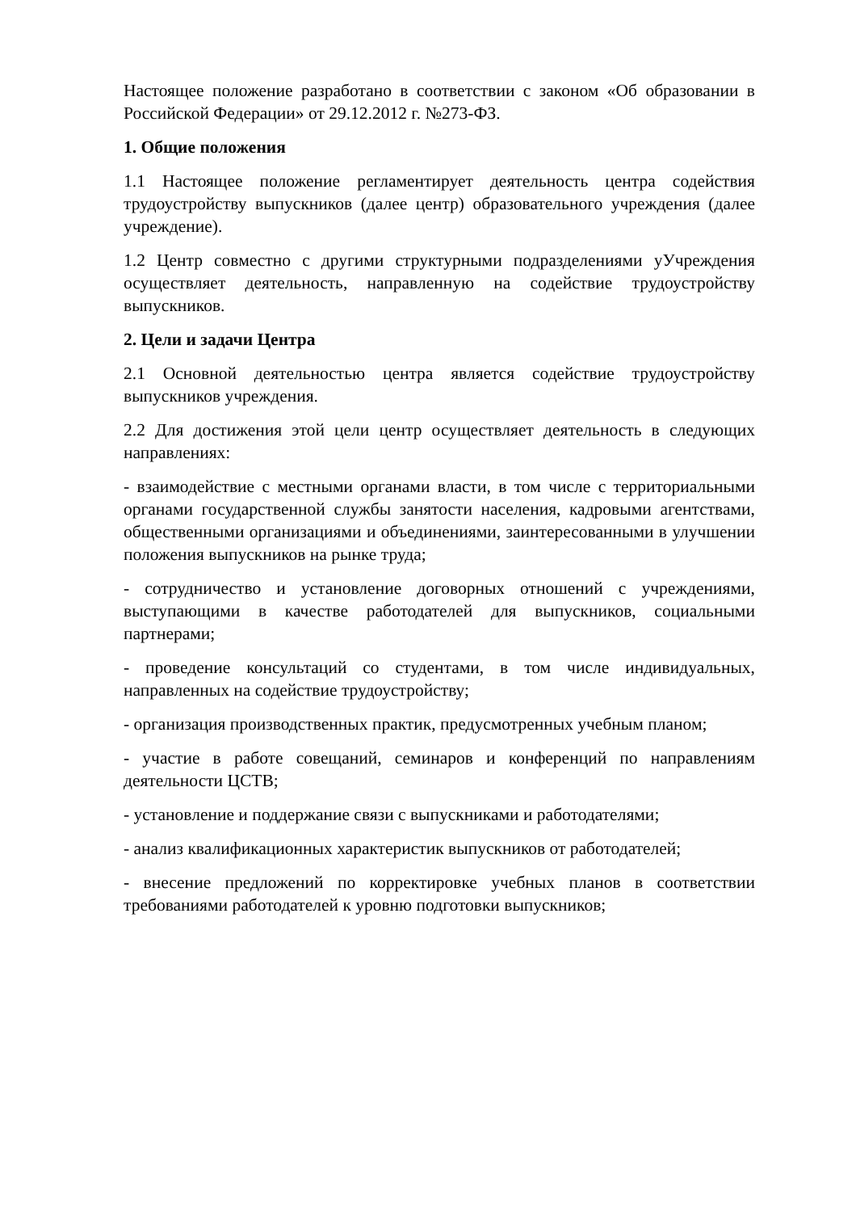Настоящее положение разработано в соответствии с законом «Об образовании в Российской Федерации» от 29.12.2012 г. №273-ФЗ.
1. Общие положения
1.1 Настоящее положение регламентирует деятельность центра содействия трудоустройству выпускников (далее центр) образовательного учреждения (далее учреждение).
1.2 Центр совместно с другими структурными подразделениями уУчреждения осуществляет деятельность, направленную на содействие трудоустройству выпускников.
2. Цели и задачи Центра
2.1 Основной деятельностью центра является содействие трудоустройству выпускников учреждения.
2.2 Для достижения этой цели центр осуществляет деятельность в следующих направлениях:
- взаимодействие с местными органами власти, в том числе с территориальными органами государственной службы занятости населения, кадровыми агентствами, общественными организациями и объединениями, заинтересованными в улучшении положения выпускников на рынке труда;
- сотрудничество и установление договорных отношений с учреждениями, выступающими в качестве работодателей для выпускников, социальными партнерами;
- проведение консультаций со студентами, в том числе индивидуальных, направленных на содействие трудоустройству;
- организация производственных практик, предусмотренных учебным планом;
- участие в работе совещаний, семинаров и конференций по направлениям деятельности ЦСТВ;
- установление и поддержание связи с выпускниками и работодателями;
- анализ квалификационных характеристик выпускников от работодателей;
- внесение предложений по корректировке учебных планов в соответствии требованиями работодателей к уровню подготовки выпускников;